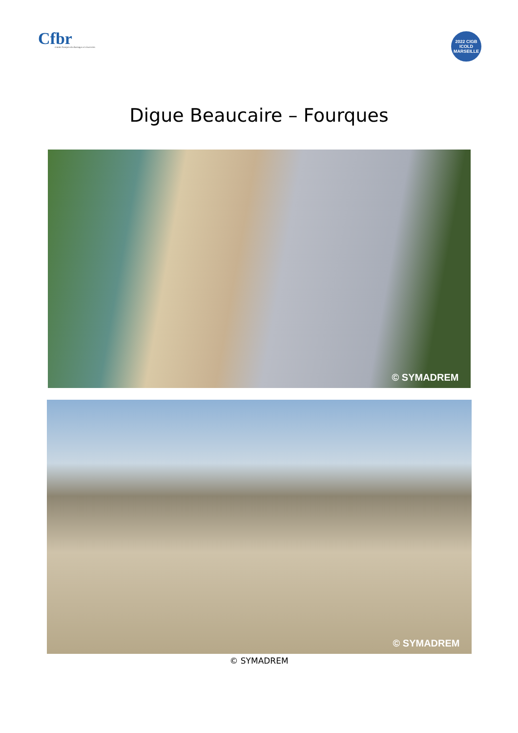Cfbr
comité français des barrages et réservoirs
2022 CIGB ICOLD MARSEILLE
Digue Beaucaire – Fourques
© SYMADREM
© SYMADREM
© SYMADREM